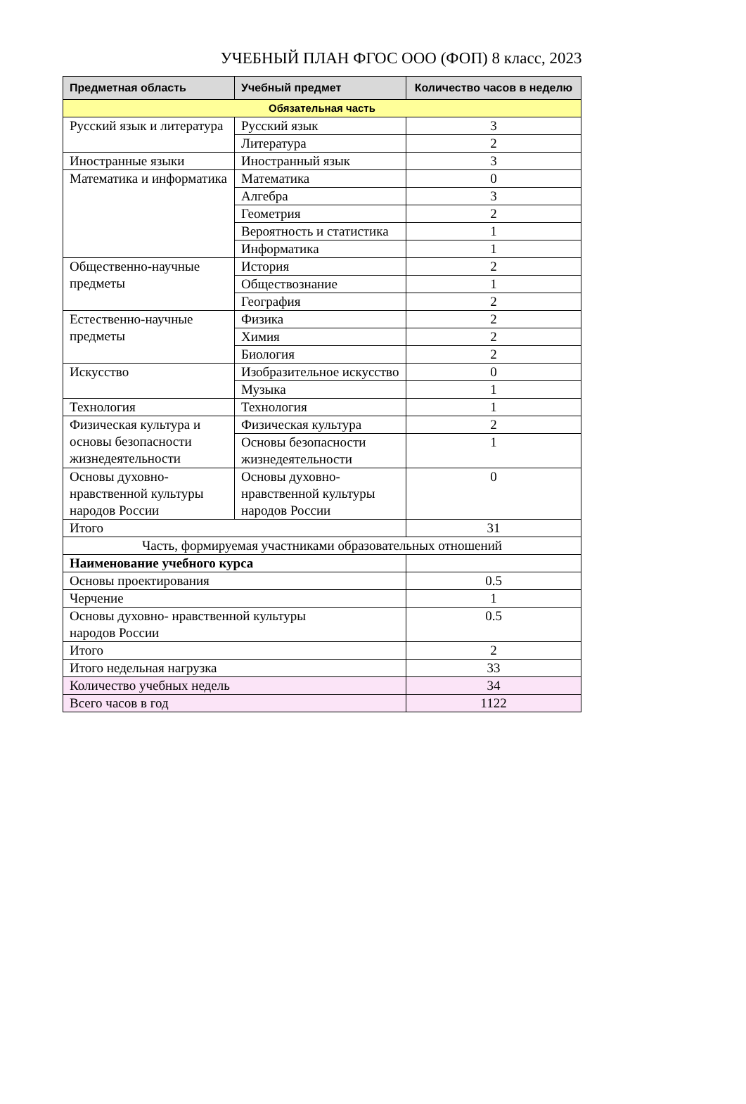УЧЕБНЫЙ ПЛАН ФГОС ООО (ФОП) 8 класс, 2023
| Предметная область | Учебный предмет | Количество часов в неделю |
| --- | --- | --- |
| Обязательная часть | | |
| Русский язык и литература | Русский язык | 3 |
| | Литература | 2 |
| Иностранные языки | Иностранный язык | 3 |
| Математика и информатика | Математика | 0 |
| | Алгебра | 3 |
| | Геометрия | 2 |
| | Вероятность и статистика | 1 |
| | Информатика | 1 |
| Общественно-научные предметы | История | 2 |
| | Обществознание | 1 |
| | География | 2 |
| Естественно-научные предметы | Физика | 2 |
| | Химия | 2 |
| | Биология | 2 |
| Искусство | Изобразительное искусство | 0 |
| | Музыка | 1 |
| Технология | Технология | 1 |
| Физическая культура и основы безопасности жизнедеятельности | Физическая культура | 2 |
| | Основы безопасности жизнедеятельности | 1 |
| Основы духовно-нравственной культуры народов России | Основы духовно-нравственной культуры народов России | 0 |
| Итого | | 31 |
| Часть, формируемая участниками образовательных отношений | | |
| Наименование учебного курса | | |
| Основы проектирования | | 0.5 |
| Черчение | | 1 |
| Основы духовно- нравственной культуры народов России | | 0.5 |
| Итого | | 2 |
| Итого недельная нагрузка | | 33 |
| Количество учебных недель | | 34 |
| Всего часов в год | | 1122 |